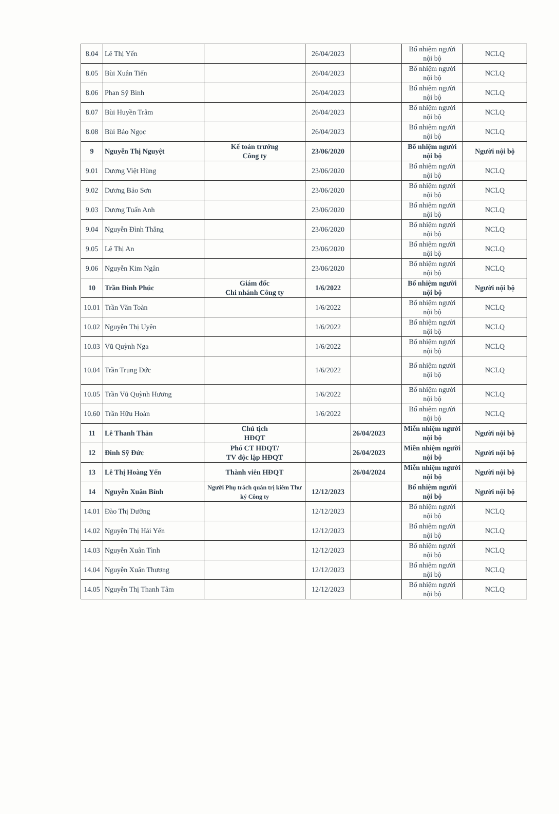| 8.04 | Lê Thị Yến | | 26/04/2023 | | Bổ nhiệm người nội bộ | NCLQ |
| 8.05 | Bùi Xuân Tiến | | 26/04/2023 | | Bổ nhiệm người nội bộ | NCLQ |
| 8.06 | Phan Sỹ Bình | | 26/04/2023 | | Bổ nhiệm người nội bộ | NCLQ |
| 8.07 | Bùi Huyền Trâm | | 26/04/2023 | | Bổ nhiệm người nội bộ | NCLQ |
| 8.08 | Bùi Bảo Ngọc | | 26/04/2023 | | Bổ nhiệm người nội bộ | NCLQ |
| 9 | Nguyễn Thị Nguyệt | Kế toán trưởng Công ty | 23/06/2020 | | Bổ nhiệm người nội bộ | Người nội bộ |
| 9.01 | Dương Việt Hùng | | 23/06/2020 | | Bổ nhiệm người nội bộ | NCLQ |
| 9.02 | Dương Bảo Sơn | | 23/06/2020 | | Bổ nhiệm người nội bộ | NCLQ |
| 9.03 | Dương Tuấn Anh | | 23/06/2020 | | Bổ nhiệm người nội bộ | NCLQ |
| 9.04 | Nguyễn Đình Thắng | | 23/06/2020 | | Bổ nhiệm người nội bộ | NCLQ |
| 9.05 | Lê Thị An | | 23/06/2020 | | Bổ nhiệm người nội bộ | NCLQ |
| 9.06 | Nguyễn Kim Ngân | | 23/06/2020 | | Bổ nhiệm người nội bộ | NCLQ |
| 10 | Trần Đình Phúc | Giám đốc Chi nhánh Công ty | 1/6/2022 | | Bổ nhiệm người nội bộ | Người nội bộ |
| 10.01 | Trần Văn Toàn | | 1/6/2022 | | Bổ nhiệm người nội bộ | NCLQ |
| 10.02 | Nguyễn Thị Uyên | | 1/6/2022 | | Bổ nhiệm người nội bộ | NCLQ |
| 10.03 | Vũ Quỳnh Nga | | 1/6/2022 | | Bổ nhiệm người nội bộ | NCLQ |
| 10.04 | Trần Trung Đức | | 1/6/2022 | | Bổ nhiệm người nội bộ | NCLQ |
| 10.05 | Trần Vũ Quỳnh Hương | | 1/6/2022 | | Bổ nhiệm người nội bộ | NCLQ |
| 10.60 | Trần Hữu Hoàn | | 1/6/2022 | | Bổ nhiệm người nội bộ | NCLQ |
| 11 | Lê Thanh Thản | Chủ tịch HĐQT | | 26/04/2023 | Miễn nhiệm người nội bộ | Người nội bộ |
| 12 | Đinh Sỹ Đức | Phó CT HĐQT/ TV độc lập HĐQT | | 26/04/2023 | Miễn nhiệm người nội bộ | Người nội bộ |
| 13 | Lê Thị Hoàng Yến | Thành viên HĐQT | | 26/04/2024 | Miễn nhiệm người nội bộ | Người nội bộ |
| 14 | Nguyễn Xuân Bính | Người Phụ trách quản trị kiêm Thư ký Công ty | 12/12/2023 | | Bổ nhiệm người nội bộ | Người nội bộ |
| 14.01 | Đào Thị Dưỡng | | 12/12/2023 | | Bổ nhiệm người nội bộ | NCLQ |
| 14.02 | Nguyễn Thị Hải Yến | | 12/12/2023 | | Bổ nhiệm người nội bộ | NCLQ |
| 14.03 | Nguyễn Xuân Tình | | 12/12/2023 | | Bổ nhiệm người nội bộ | NCLQ |
| 14.04 | Nguyễn Xuân Thương | | 12/12/2023 | | Bổ nhiệm người nội bộ | NCLQ |
| 14.05 | Nguyễn Thị Thanh Tâm | | 12/12/2023 | | Bổ nhiệm người nội bộ | NCLQ |